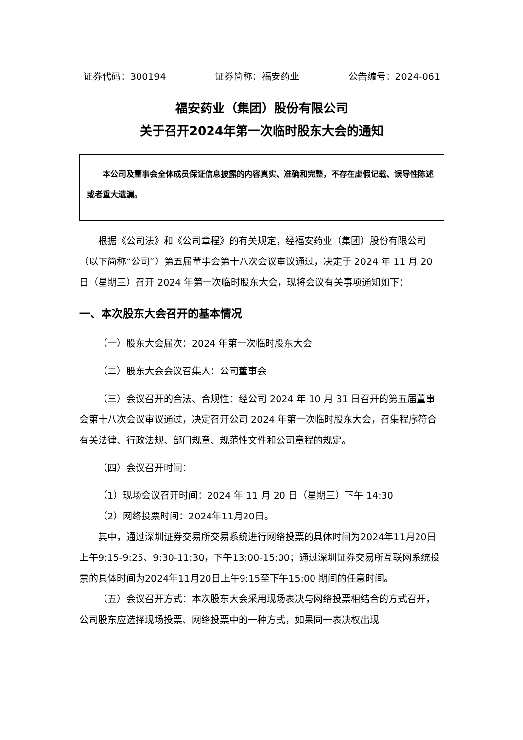证券代码：300194 证券简称：福安药业 公告编号：2024-061
福安药业（集团）股份有限公司
关于召开2024年第一次临时股东大会的通知
本公司及董事会全体成员保证信息披露的内容真实、准确和完整，不存在虚假记载、误导性陈述或者重大遗漏。
根据《公司法》和《公司章程》的有关规定，经福安药业（集团）股份有限公司（以下简称“公司”）第五届董事会第十八次会议审议通过，决定于 2024 年 11 月 20 日（星期三）召开 2024 年第一次临时股东大会，现将会议有关事项通知如下：
一、本次股东大会召开的基本情况
（一）股东大会届次：2024 年第一次临时股东大会
（二）股东大会会议召集人：公司董事会
（三）会议召开的合法、合规性：经公司 2024 年 10 月 31 日召开的第五届董事会第十八次会议审议通过，决定召开公司 2024 年第一次临时股东大会，召集程序符合有关法律、行政法规、部门规章、规范性文件和公司章程的规定。
（四）会议召开时间：
（1）现场会议召开时间：2024 年 11 月 20 日（星期三）下午 14:30
（2）网络投票时间：2024年11月20日。
其中，通过深圳证券交易所交易系统进行网络投票的具体时间为2024年11月20日上午9:15-9:25、9:30-11:30，下午13:00-15:00；通过深圳证券交易所互联网系统投票的具体时间为2024年11月20日上午9:15至下午15:00 期间的任意时间。
（五）会议召开方式：本次股东大会采用现场表决与网络投票相结合的方式召开，公司股东应选择现场投票、网络投票中的一种方式，如果同一表决权出现